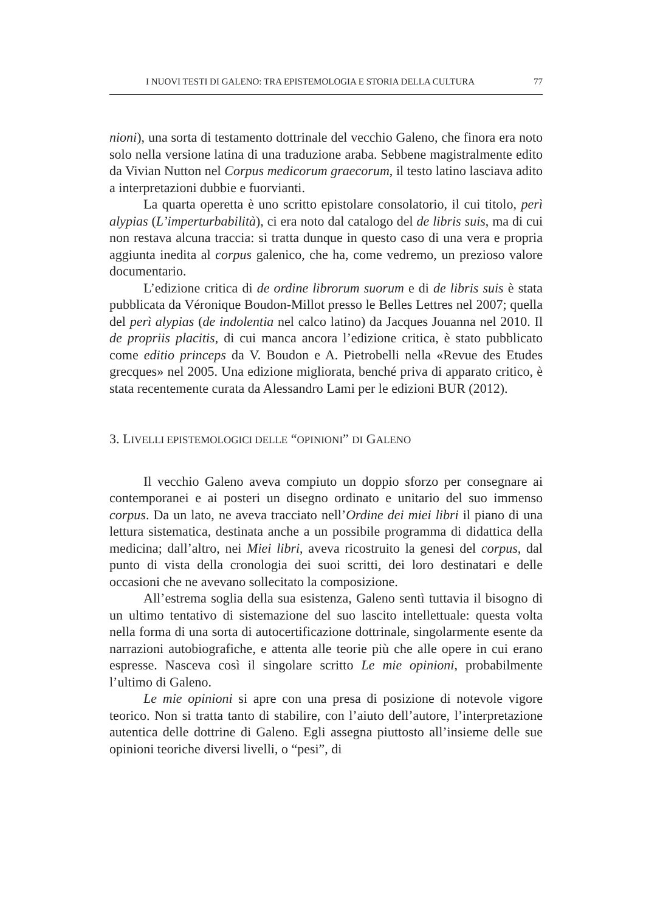I NUOVI TESTI DI GALENO: TRA EPISTEMOLOGIA E STORIA DELLA CULTURA 77
nioni), una sorta di testamento dottrinale del vecchio Galeno, che finora era noto solo nella versione latina di una traduzione araba. Sebbene magistralmente edito da Vivian Nutton nel Corpus medicorum graecorum, il testo latino lasciava adito a interpretazioni dubbie e fuorvianti.
La quarta operetta è uno scritto epistolare consolatorio, il cui titolo, perì alypias (L’imperturbabilità), ci era noto dal catalogo del de libris suis, ma di cui non restava alcuna traccia: si tratta dunque in questo caso di una vera e propria aggiunta inedita al corpus galenico, che ha, come vedremo, un prezioso valore documentario.
L’edizione critica di de ordine librorum suorum e di de libris suis è stata pubblicata da Véronique Boudon-Millot presso le Belles Lettres nel 2007; quella del perì alypias (de indolentia nel calco latino) da Jacques Jouanna nel 2010. Il de propriis placitis, di cui manca ancora l’edizione critica, è stato pubblicato come editio princeps da V. Boudon e A. Pietrobelli nella «Revue des Etudes grecques» nel 2005. Una edizione migliorata, benché priva di apparato critico, è stata recentemente curata da Alessandro Lami per le edizioni BUR (2012).
3. LIVELLI EPISTEMOLOGICI DELLE “OPINIONI” DI GALENO
Il vecchio Galeno aveva compiuto un doppio sforzo per consegnare ai contemporanei e ai posteri un disegno ordinato e unitario del suo immenso corpus. Da un lato, ne aveva tracciato nell’Ordine dei miei libri il piano di una lettura sistematica, destinata anche a un possibile programma di didattica della medicina; dall’altro, nei Miei libri, aveva ricostruito la genesi del corpus, dal punto di vista della cronologia dei suoi scritti, dei loro destinatari e delle occasioni che ne avevano sollecitato la composizione.
All’estrema soglia della sua esistenza, Galeno sentì tuttavia il bisogno di un ultimo tentativo di sistemazione del suo lascito intellettuale: questa volta nella forma di una sorta di autocertificazione dottrinale, singolarmente esente da narrazioni autobiografiche, e attenta alle teorie più che alle opere in cui erano espresse. Nasceva così il singolare scritto Le mie opinioni, probabilmente l’ultimo di Galeno.
Le mie opinioni si apre con una presa di posizione di notevole vigore teorico. Non si tratta tanto di stabilire, con l’aiuto dell’autore, l’interpretazione autentica delle dottrine di Galeno. Egli assegna piuttosto all’insieme delle sue opinioni teoriche diversi livelli, o “pesi”, di